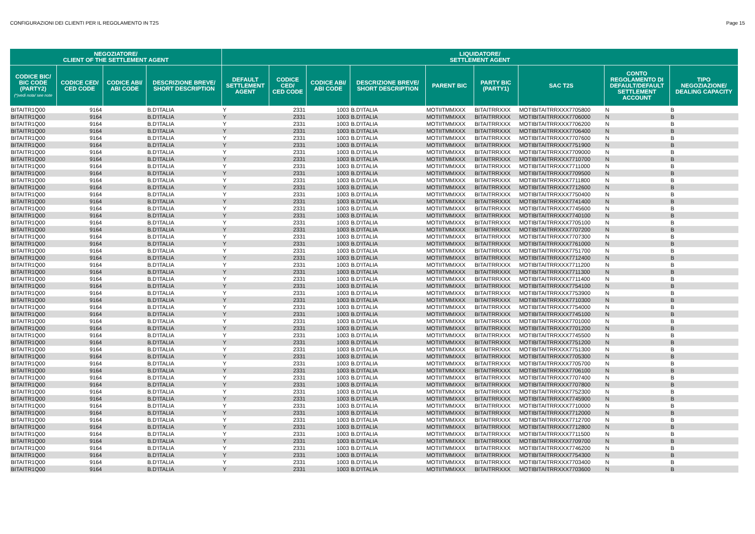CONFIGURAZIONI DEI CLIENTI PER IL REGOLAMENTO IN T2S Page 15
| NEGOZIATORE/ CLIENT OF THE SETTLEMENT AGENT | | | | LIQUIDATORE/ SETTLEMENT AGENT | | | | | | | | |
| --- | --- | --- | --- | --- | --- | --- | --- | --- | --- | --- | --- | --- |
| CODICE BIC/ BIC CODE (PARTY2) (*)vedi nota/ see note | CODICE CED/ CED CODE | CODICE ABI/ ABI CODE | DESCRIZIONE BREVE/ SHORT DESCRIPTION | DEFAULT SETTLEMENT AGENT | CODICE CED/ CED CODE | CODICE ABI/ ABI CODE | DESCRIZIONE BREVE/ SHORT DESCRIPTION | PARENT BIC | PARTY BIC (PARTY1) | SAC T2S | CONTO REGOLAMENTO DI DEFAULT/DEFAULT SETTLEMENT ACCOUNT | TIPO NEGOZIAZIONE/ DEALING CAPACITY |
| BITAITR1Q00 | 9164 | | B.D'ITALIA | Y | 2331 | 1003 | B.D'ITALIA | MOTIITMMXXX | BITAITRRXXX | MOTIBITAITRRXXX7705800 | N | B |
| BITAITR1Q00 | 9164 | | B.D'ITALIA | Y | 2331 | 1003 | B.D'ITALIA | MOTIITMMXXX | BITAITRRXXX | MOTIBITAITRRXXX7706000 | N | B |
| BITAITR1Q00 | 9164 | | B.D'ITALIA | Y | 2331 | 1003 | B.D'ITALIA | MOTIITMMXXX | BITAITRRXXX | MOTIBITAITRRXXX7706200 | N | B |
| BITAITR1Q00 | 9164 | | B.D'ITALIA | Y | 2331 | 1003 | B.D'ITALIA | MOTIITMMXXX | BITAITRRXXX | MOTIBITAITRRXXX7706400 | N | B |
| BITAITR1Q00 | 9164 | | B.D'ITALIA | Y | 2331 | 1003 | B.D'ITALIA | MOTIITMMXXX | BITAITRRXXX | MOTIBITAITRRXXX7707600 | N | B |
| BITAITR1Q00 | 9164 | | B.D'ITALIA | Y | 2331 | 1003 | B.D'ITALIA | MOTIITMMXXX | BITAITRRXXX | MOTIBITAITRRXXX7751900 | N | B |
| BITAITR1Q00 | 9164 | | B.D'ITALIA | Y | 2331 | 1003 | B.D'ITALIA | MOTIITMMXXX | BITAITRRXXX | MOTIBITAITRRXXX7709000 | N | B |
| BITAITR1Q00 | 9164 | | B.D'ITALIA | Y | 2331 | 1003 | B.D'ITALIA | MOTIITMMXXX | BITAITRRXXX | MOTIBITAITRRXXX7710700 | N | B |
| BITAITR1Q00 | 9164 | | B.D'ITALIA | Y | 2331 | 1003 | B.D'ITALIA | MOTIITMMXXX | BITAITRRXXX | MOTIBITAITRRXXX7711000 | N | B |
| BITAITR1Q00 | 9164 | | B.D'ITALIA | Y | 2331 | 1003 | B.D'ITALIA | MOTIITMMXXX | BITAITRRXXX | MOTIBITAITRRXXX7709500 | N | B |
| BITAITR1Q00 | 9164 | | B.D'ITALIA | Y | 2331 | 1003 | B.D'ITALIA | MOTIITMMXXX | BITAITRRXXX | MOTIBITAITRRXXX7711800 | N | B |
| BITAITR1Q00 | 9164 | | B.D'ITALIA | Y | 2331 | 1003 | B.D'ITALIA | MOTIITMMXXX | BITAITRRXXX | MOTIBITAITRRXXX7712600 | N | B |
| BITAITR1Q00 | 9164 | | B.D'ITALIA | Y | 2331 | 1003 | B.D'ITALIA | MOTIITMMXXX | BITAITRRXXX | MOTIBITAITRRXXX7750400 | N | B |
| BITAITR1Q00 | 9164 | | B.D'ITALIA | Y | 2331 | 1003 | B.D'ITALIA | MOTIITMMXXX | BITAITRRXXX | MOTIBITAITRRXXX7741400 | N | B |
| BITAITR1Q00 | 9164 | | B.D'ITALIA | Y | 2331 | 1003 | B.D'ITALIA | MOTIITMMXXX | BITAITRRXXX | MOTIBITAITRRXXX7745600 | N | B |
| BITAITR1Q00 | 9164 | | B.D'ITALIA | Y | 2331 | 1003 | B.D'ITALIA | MOTIITMMXXX | BITAITRRXXX | MOTIBITAITRRXXX7740100 | N | B |
| BITAITR1Q00 | 9164 | | B.D'ITALIA | Y | 2331 | 1003 | B.D'ITALIA | MOTIITMMXXX | BITAITRRXXX | MOTIBITAITRRXXX7705100 | N | B |
| BITAITR1Q00 | 9164 | | B.D'ITALIA | Y | 2331 | 1003 | B.D'ITALIA | MOTIITMMXXX | BITAITRRXXX | MOTIBITAITRRXXX7707200 | N | B |
| BITAITR1Q00 | 9164 | | B.D'ITALIA | Y | 2331 | 1003 | B.D'ITALIA | MOTIITMMXXX | BITAITRRXXX | MOTIBITAITRRXXX7707300 | N | B |
| BITAITR1Q00 | 9164 | | B.D'ITALIA | Y | 2331 | 1003 | B.D'ITALIA | MOTIITMMXXX | BITAITRRXXX | MOTIBITAITRRXXX7761000 | N | B |
| BITAITR1Q00 | 9164 | | B.D'ITALIA | Y | 2331 | 1003 | B.D'ITALIA | MOTIITMMXXX | BITAITRRXXX | MOTIBITAITRRXXX7751700 | N | B |
| BITAITR1Q00 | 9164 | | B.D'ITALIA | Y | 2331 | 1003 | B.D'ITALIA | MOTIITMMXXX | BITAITRRXXX | MOTIBITAITRRXXX7712400 | N | B |
| BITAITR1Q00 | 9164 | | B.D'ITALIA | Y | 2331 | 1003 | B.D'ITALIA | MOTIITMMXXX | BITAITRRXXX | MOTIBITAITRRXXX7711200 | N | B |
| BITAITR1Q00 | 9164 | | B.D'ITALIA | Y | 2331 | 1003 | B.D'ITALIA | MOTIITMMXXX | BITAITRRXXX | MOTIBITAITRRXXX7711300 | N | B |
| BITAITR1Q00 | 9164 | | B.D'ITALIA | Y | 2331 | 1003 | B.D'ITALIA | MOTIITMMXXX | BITAITRRXXX | MOTIBITAITRRXXX7711400 | N | B |
| BITAITR1Q00 | 9164 | | B.D'ITALIA | Y | 2331 | 1003 | B.D'ITALIA | MOTIITMMXXX | BITAITRRXXX | MOTIBITAITRRXXX7754100 | N | B |
| BITAITR1Q00 | 9164 | | B.D'ITALIA | Y | 2331 | 1003 | B.D'ITALIA | MOTIITMMXXX | BITAITRRXXX | MOTIBITAITRRXXX7753900 | N | B |
| BITAITR1Q00 | 9164 | | B.D'ITALIA | Y | 2331 | 1003 | B.D'ITALIA | MOTIITMMXXX | BITAITRRXXX | MOTIBITAITRRXXX7710300 | N | B |
| BITAITR1Q00 | 9164 | | B.D'ITALIA | Y | 2331 | 1003 | B.D'ITALIA | MOTIITMMXXX | BITAITRRXXX | MOTIBITAITRRXXX7754000 | N | B |
| BITAITR1Q00 | 9164 | | B.D'ITALIA | Y | 2331 | 1003 | B.D'ITALIA | MOTIITMMXXX | BITAITRRXXX | MOTIBITAITRRXXX7745100 | N | B |
| BITAITR1Q00 | 9164 | | B.D'ITALIA | Y | 2331 | 1003 | B.D'ITALIA | MOTIITMMXXX | BITAITRRXXX | MOTIBITAITRRXXX7701000 | N | B |
| BITAITR1Q00 | 9164 | | B.D'ITALIA | Y | 2331 | 1003 | B.D'ITALIA | MOTIITMMXXX | BITAITRRXXX | MOTIBITAITRRXXX7701200 | N | B |
| BITAITR1Q00 | 9164 | | B.D'ITALIA | Y | 2331 | 1003 | B.D'ITALIA | MOTIITMMXXX | BITAITRRXXX | MOTIBITAITRRXXX7745500 | N | B |
| BITAITR1Q00 | 9164 | | B.D'ITALIA | Y | 2331 | 1003 | B.D'ITALIA | MOTIITMMXXX | BITAITRRXXX | MOTIBITAITRRXXX7751200 | N | B |
| BITAITR1Q00 | 9164 | | B.D'ITALIA | Y | 2331 | 1003 | B.D'ITALIA | MOTIITMMXXX | BITAITRRXXX | MOTIBITAITRRXXX7751300 | N | B |
| BITAITR1Q00 | 9164 | | B.D'ITALIA | Y | 2331 | 1003 | B.D'ITALIA | MOTIITMMXXX | BITAITRRXXX | MOTIBITAITRRXXX7705300 | N | B |
| BITAITR1Q00 | 9164 | | B.D'ITALIA | Y | 2331 | 1003 | B.D'ITALIA | MOTIITMMXXX | BITAITRRXXX | MOTIBITAITRRXXX7705700 | N | B |
| BITAITR1Q00 | 9164 | | B.D'ITALIA | Y | 2331 | 1003 | B.D'ITALIA | MOTIITMMXXX | BITAITRRXXX | MOTIBITAITRRXXX7706100 | N | B |
| BITAITR1Q00 | 9164 | | B.D'ITALIA | Y | 2331 | 1003 | B.D'ITALIA | MOTIITMMXXX | BITAITRRXXX | MOTIBITAITRRXXX7707400 | N | B |
| BITAITR1Q00 | 9164 | | B.D'ITALIA | Y | 2331 | 1003 | B.D'ITALIA | MOTIITMMXXX | BITAITRRXXX | MOTIBITAITRRXXX7707800 | N | B |
| BITAITR1Q00 | 9164 | | B.D'ITALIA | Y | 2331 | 1003 | B.D'ITALIA | MOTIITMMXXX | BITAITRRXXX | MOTIBITAITRRXXX7752300 | N | B |
| BITAITR1Q00 | 9164 | | B.D'ITALIA | Y | 2331 | 1003 | B.D'ITALIA | MOTIITMMXXX | BITAITRRXXX | MOTIBITAITRRXXX7745900 | N | B |
| BITAITR1Q00 | 9164 | | B.D'ITALIA | Y | 2331 | 1003 | B.D'ITALIA | MOTIITMMXXX | BITAITRRXXX | MOTIBITAITRRXXX7710000 | N | B |
| BITAITR1Q00 | 9164 | | B.D'ITALIA | Y | 2331 | 1003 | B.D'ITALIA | MOTIITMMXXX | BITAITRRXXX | MOTIBITAITRRXXX7712000 | N | B |
| BITAITR1Q00 | 9164 | | B.D'ITALIA | Y | 2331 | 1003 | B.D'ITALIA | MOTIITMMXXX | BITAITRRXXX | MOTIBITAITRRXXX7712700 | N | B |
| BITAITR1Q00 | 9164 | | B.D'ITALIA | Y | 2331 | 1003 | B.D'ITALIA | MOTIITMMXXX | BITAITRRXXX | MOTIBITAITRRXXX7712800 | N | B |
| BITAITR1Q00 | 9164 | | B.D'ITALIA | Y | 2331 | 1003 | B.D'ITALIA | MOTIITMMXXX | BITAITRRXXX | MOTIBITAITRRXXX7711500 | N | B |
| BITAITR1Q00 | 9164 | | B.D'ITALIA | Y | 2331 | 1003 | B.D'ITALIA | MOTIITMMXXX | BITAITRRXXX | MOTIBITAITRRXXX7709700 | N | B |
| BITAITR1Q00 | 9164 | | B.D'ITALIA | Y | 2331 | 1003 | B.D'ITALIA | MOTIITMMXXX | BITAITRRXXX | MOTIBITAITRRXXX7746200 | N | B |
| BITAITR1Q00 | 9164 | | B.D'ITALIA | Y | 2331 | 1003 | B.D'ITALIA | MOTIITMMXXX | BITAITRRXXX | MOTIBITAITRRXXX7754300 | N | B |
| BITAITR1Q00 | 9164 | | B.D'ITALIA | Y | 2331 | 1003 | B.D'ITALIA | MOTIITMMXXX | BITAITRRXXX | MOTIBITAITRRXXX7703400 | N | B |
| BITAITR1Q00 | 9164 | | B.D'ITALIA | Y | 2331 | 1003 | B.D'ITALIA | MOTIITMMXXX | BITAITRRXXX | MOTIBITAITRRXXX7703600 | N | B |